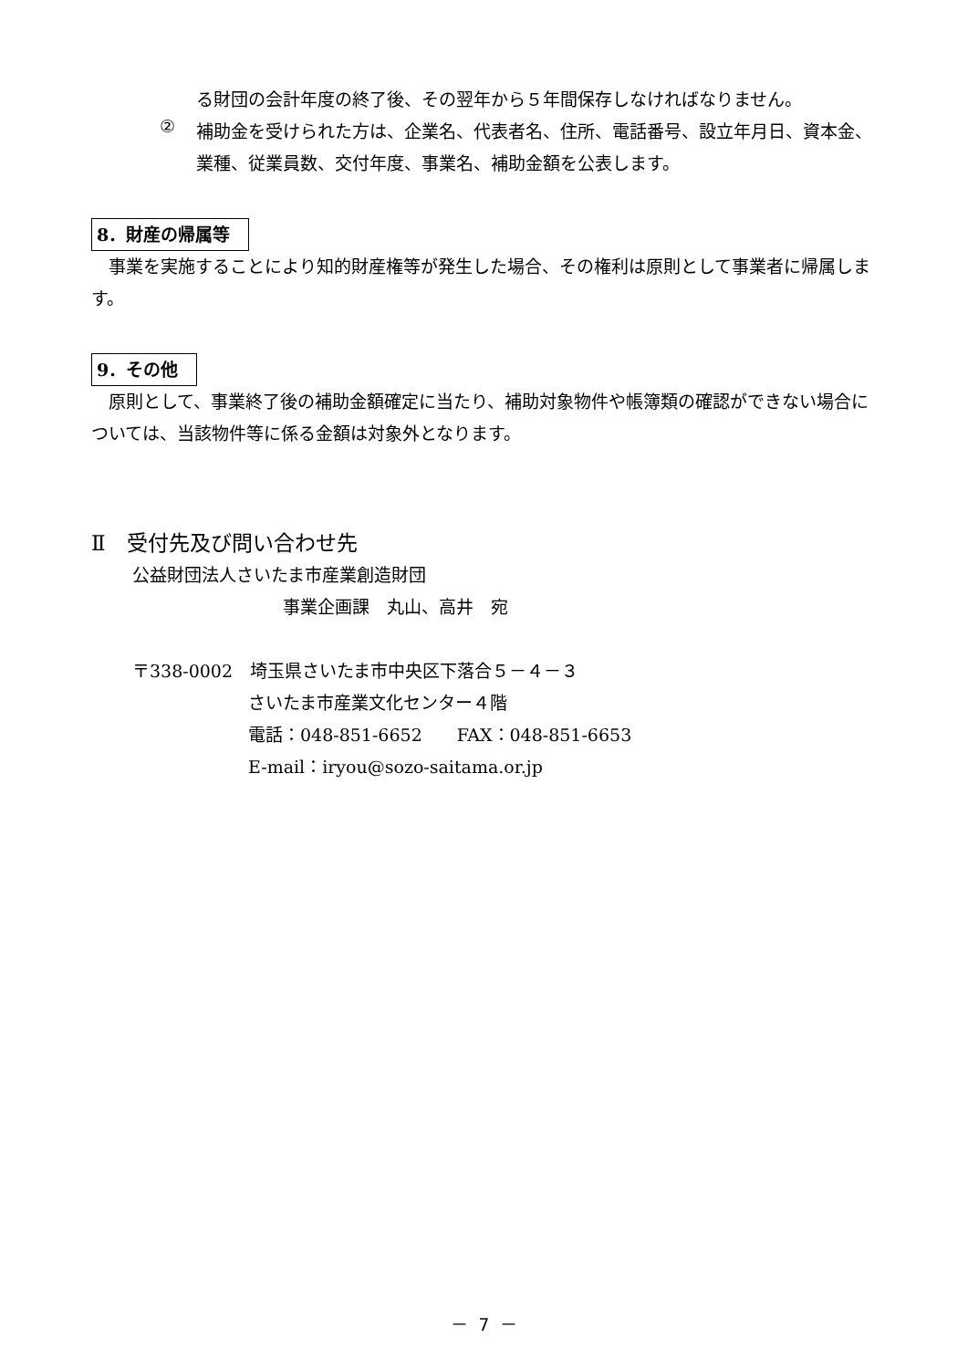る財団の会計年度の終了後、その翌年から５年間保存しなければなりません。
②
補助金を受けられた方は、企業名、代表者名、住所、電話番号、設立年月日、資本金、業種、従業員数、交付年度、事業名、補助金額を公表します。
8．財産の帰属等
　事業を実施することにより知的財産権等が発生した場合、その権利は原則として事業者に帰属します。
9．その他
　原則として、事業終了後の補助金額確定に当たり、補助対象物件や帳簿類の確認ができない場合については、当該物件等に係る金額は対象外となります。
Ⅱ　受付先及び問い合わせ先
公益財団法人さいたま市産業創造財団
事業企画課　丸山、高井　宛
〒338-0002　埼玉県さいたま市中央区下落合５－４－３
さいたま市産業文化センター４階
電話：048-851-6652　　FAX：048-851-6653
E-mail：iryou@sozo-saitama.or.jp
－ 7 －